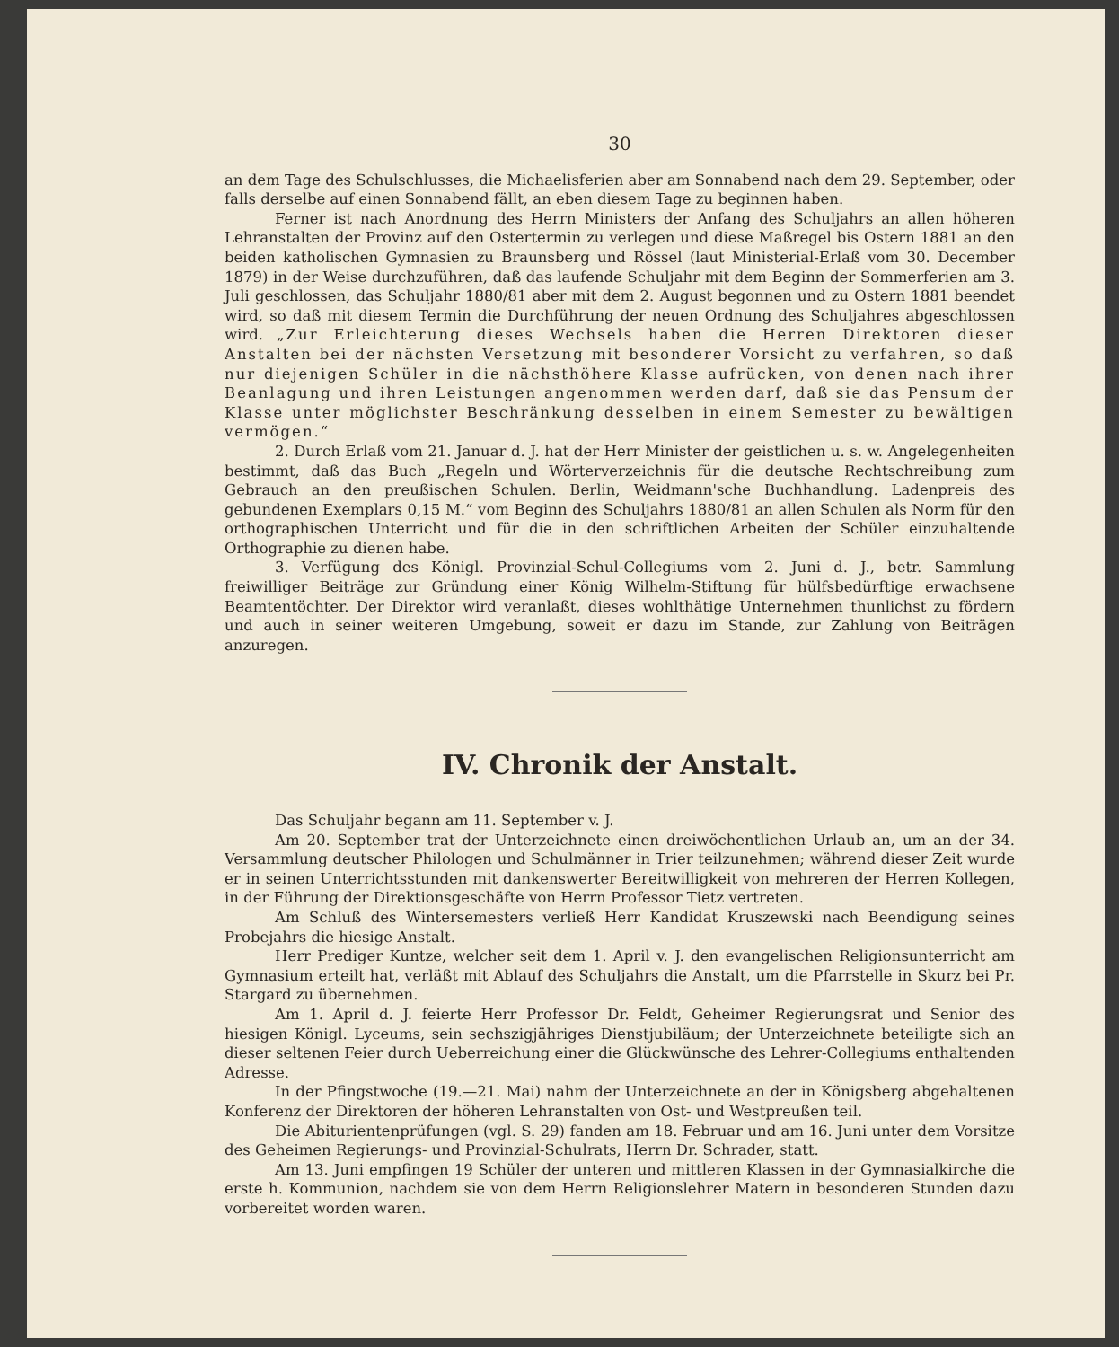30
an dem Tage des Schulschlusses, die Michaelisferien aber am Sonnabend nach dem 29. September, oder falls derselbe auf einen Sonnabend fällt, an eben diesem Tage zu beginnen haben.
Ferner ist nach Anordnung des Herrn Ministers der Anfang des Schuljahrs an allen höheren Lehranstalten der Provinz auf den Ostertermin zu verlegen und diese Maßregel bis Ostern 1881 an den beiden katholischen Gymnasien zu Braunsberg und Rössel (laut Ministerial-Erlaß vom 30. December 1879) in der Weise durchzuführen, daß das laufende Schuljahr mit dem Beginn der Sommerferien am 3. Juli geschlossen, das Schuljahr 1880/81 aber mit dem 2. August begonnen und zu Ostern 1881 beendet wird, so daß mit diesem Termin die Durchführung der neuen Ordnung des Schuljahres abgeschlossen wird. „Zur Erleichterung dieses Wechsels haben die Herren Direktoren dieser Anstalten bei der nächsten Versetzung mit besonderer Vorsicht zu verfahren, so daß nur diejenigen Schüler in die nächsthöhere Klasse aufrücken, von denen nach ihrer Beanlagung und ihren Leistungen angenommen werden darf, daß sie das Pensum der Klasse unter möglichster Beschränkung desselben in einem Semester zu bewältigen vermögen.“
2. Durch Erlaß vom 21. Januar d. J. hat der Herr Minister der geistlichen u. s. w. Angelegenheiten bestimmt, daß das Buch „Regeln und Wörterverzeichnis für die deutsche Rechtschreibung zum Gebrauch an den preußischen Schulen. Berlin, Weidmann'sche Buchhandlung. Ladenpreis des gebundenen Exemplars 0,15 M.“ vom Beginn des Schuljahrs 1880/81 an allen Schulen als Norm für den orthographischen Unterricht und für die in den schriftlichen Arbeiten der Schüler einzuhaltende Orthographie zu dienen habe.
3. Verfügung des Königl. Provinzial-Schul-Collegiums vom 2. Juni d. J., betr. Sammlung freiwilliger Beiträge zur Gründung einer König Wilhelm-Stiftung für hülfsbedürftige erwachsene Beamtentöchter. Der Direktor wird veranlaßt, dieses wohlthätige Unternehmen thunlichst zu fördern und auch in seiner weiteren Umgebung, soweit er dazu im Stande, zur Zahlung von Beiträgen anzuregen.
IV. Chronik der Anstalt.
Das Schuljahr begann am 11. September v. J.
Am 20. September trat der Unterzeichnete einen dreiwöchentlichen Urlaub an, um an der 34. Versammlung deutscher Philologen und Schulmänner in Trier teilzunehmen; während dieser Zeit wurde er in seinen Unterrichtsstunden mit dankenswerter Bereitwilligkeit von mehreren der Herren Kollegen, in der Führung der Direktionsgeschäfte von Herrn Professor Tietz vertreten.
Am Schluß des Wintersemesters verließ Herr Kandidat Kruszewski nach Beendigung seines Probejahrs die hiesige Anstalt.
Herr Prediger Kuntze, welcher seit dem 1. April v. J. den evangelischen Religionsunterricht am Gymnasium erteilt hat, verläßt mit Ablauf des Schuljahrs die Anstalt, um die Pfarrstelle in Skurz bei Pr. Stargard zu übernehmen.
Am 1. April d. J. feierte Herr Professor Dr. Feldt, Geheimer Regierungsrat und Senior des hiesigen Königl. Lyceums, sein sechszigjähriges Dienstjubiläum; der Unterzeichnete beteiligte sich an dieser seltenen Feier durch Ueberreichung einer die Glückwünsche des Lehrer-Collegiums enthaltenden Adresse.
In der Pfingstwoche (19.—21. Mai) nahm der Unterzeichnete an der in Königsberg abgehaltenen Konferenz der Direktoren der höheren Lehranstalten von Ost- und Westpreußen teil.
Die Abiturientenprüfungen (vgl. S. 29) fanden am 18. Februar und am 16. Juni unter dem Vorsitze des Geheimen Regierungs- und Provinzial-Schulrats, Herrn Dr. Schrader, statt.
Am 13. Juni empfingen 19 Schüler der unteren und mittleren Klassen in der Gymnasialkirche die erste h. Kommunion, nachdem sie von dem Herrn Religionslehrer Matern in besonderen Stunden dazu vorbereitet worden waren.